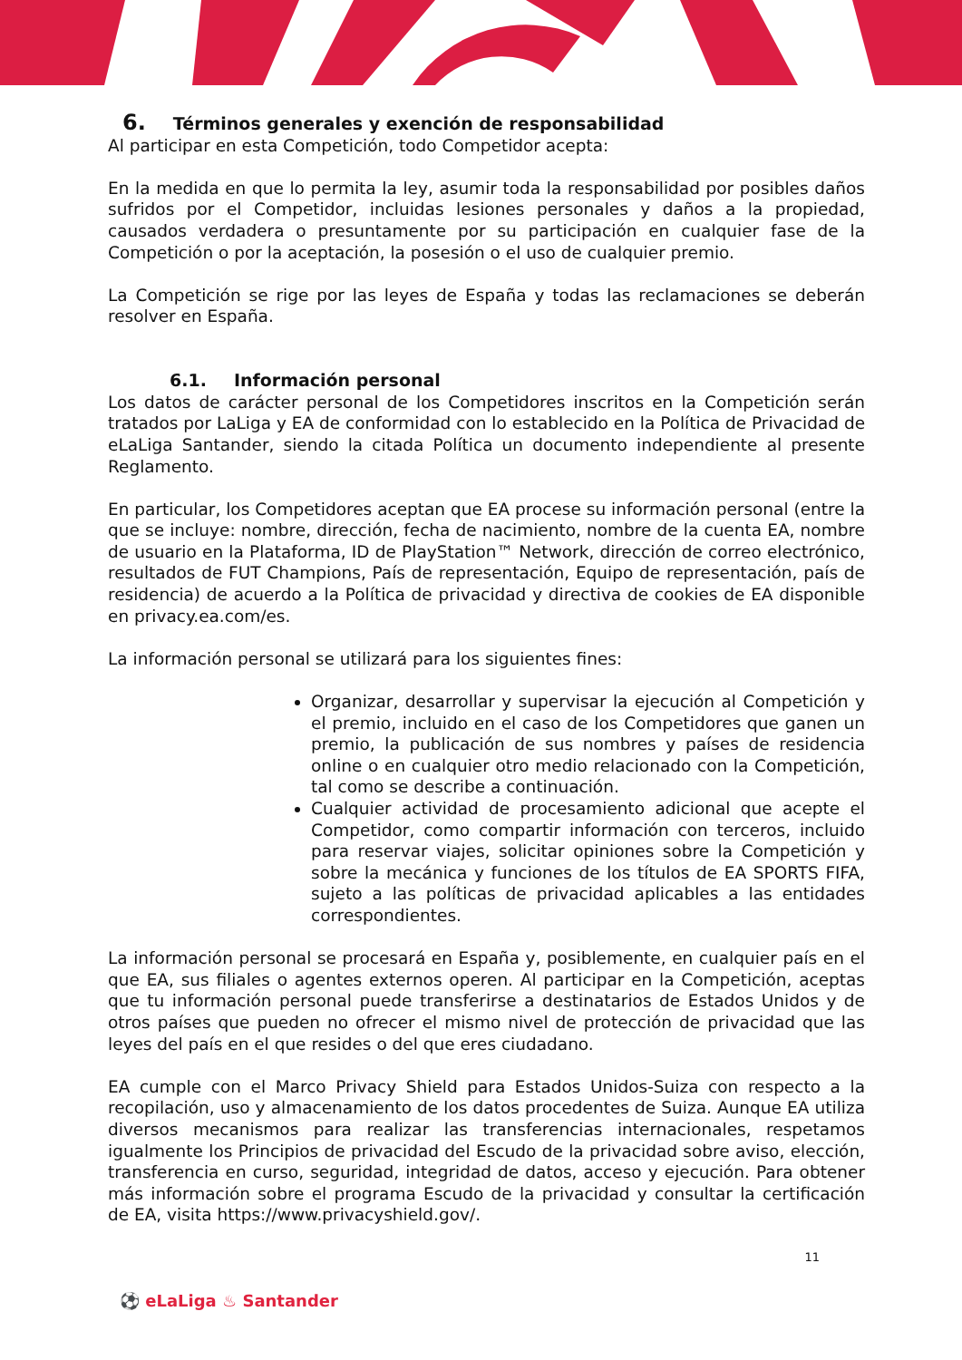6. Términos generales y exención de responsabilidad
Al participar en esta Competición, todo Competidor acepta:
En la medida en que lo permita la ley, asumir toda la responsabilidad por posibles daños sufridos por el Competidor, incluidas lesiones personales y daños a la propiedad, causados verdadera o presuntamente por su participación en cualquier fase de la Competición o por la aceptación, la posesión o el uso de cualquier premio.
La Competición se rige por las leyes de España y todas las reclamaciones se deberán resolver en España.
6.1. Información personal
Los datos de carácter personal de los Competidores inscritos en la Competición serán tratados por LaLiga y EA de conformidad con lo establecido en la Política de Privacidad de eLaLiga Santander, siendo la citada Política un documento independiente al presente Reglamento.
En particular, los Competidores aceptan que EA procese su información personal (entre la que se incluye: nombre, dirección, fecha de nacimiento, nombre de la cuenta EA, nombre de usuario en la Plataforma, ID de PlayStation™ Network, dirección de correo electrónico, resultados de FUT Champions, País de representación, Equipo de representación, país de residencia) de acuerdo a la Política de privacidad y directiva de cookies de EA disponible en privacy.ea.com/es.
La información personal se utilizará para los siguientes fines:
Organizar, desarrollar y supervisar la ejecución al Competición y el premio, incluido en el caso de los Competidores que ganen un premio, la publicación de sus nombres y países de residencia online o en cualquier otro medio relacionado con la Competición, tal como se describe a continuación.
Cualquier actividad de procesamiento adicional que acepte el Competidor, como compartir información con terceros, incluido para reservar viajes, solicitar opiniones sobre la Competición y sobre la mecánica y funciones de los títulos de EA SPORTS FIFA, sujeto a las políticas de privacidad aplicables a las entidades correspondientes.
La información personal se procesará en España y, posiblemente, en cualquier país en el que EA, sus filiales o agentes externos operen. Al participar en la Competición, aceptas que tu información personal puede transferirse a destinatarios de Estados Unidos y de otros países que pueden no ofrecer el mismo nivel de protección de privacidad que las leyes del país en el que resides o del que eres ciudadano.
EA cumple con el Marco Privacy Shield para Estados Unidos-Suiza con respecto a la recopilación, uso y almacenamiento de los datos procedentes de Suiza. Aunque EA utiliza diversos mecanismos para realizar las transferencias internacionales, respetamos igualmente los Principios de privacidad del Escudo de la privacidad sobre aviso, elección, transferencia en curso, seguridad, integridad de datos, acceso y ejecución. Para obtener más información sobre el programa Escudo de la privacidad y consultar la certificación de EA, visita https://www.privacyshield.gov/.
11
⚽ eLaLiga ♨ Santander